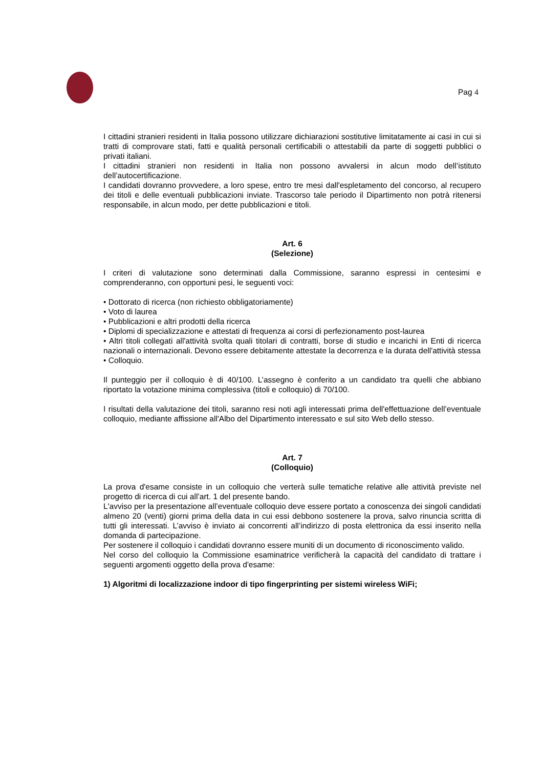Pag 4
I cittadini stranieri residenti in Italia possono utilizzare dichiarazioni sostitutive limitatamente ai casi in cui si tratti di comprovare stati, fatti e qualità personali certificabili o attestabili da parte di soggetti pubblici o privati italiani.
I cittadini stranieri non residenti in Italia non possono avvalersi in alcun modo dell’istituto dell’autocertificazione.
I candidati dovranno provvedere, a loro spese, entro tre mesi dall'espletamento del concorso, al recupero dei titoli e delle eventuali pubblicazioni inviate. Trascorso tale periodo il Dipartimento non potrà ritenersi responsabile, in alcun modo, per dette pubblicazioni e titoli.
Art. 6
(Selezione)
I criteri di valutazione sono determinati dalla Commissione, saranno espressi in centesimi e comprenderanno, con opportuni pesi, le seguenti voci:
• Dottorato di ricerca (non richiesto obbligatoriamente)
• Voto di laurea
• Pubblicazioni e altri prodotti della ricerca
• Diplomi di specializzazione e attestati di frequenza ai corsi di perfezionamento post-laurea
• Altri titoli collegati all'attività svolta quali titolari di contratti, borse di studio e incarichi in Enti di ricerca nazionali o internazionali. Devono essere debitamente attestate la decorrenza e la durata dell'attività stessa
• Colloquio.
Il punteggio per il colloquio è di 40/100. L’assegno è conferito a un candidato tra quelli che abbiano riportato la votazione minima complessiva (titoli e colloquio) di 70/100.
I risultati della valutazione dei titoli, saranno resi noti agli interessati prima dell'effettuazione dell’eventuale colloquio, mediante affissione all'Albo del Dipartimento interessato e sul sito Web dello stesso.
Art. 7
(Colloquio)
La prova d'esame consiste in un colloquio che verterà sulle tematiche relative alle attività previste nel progetto di ricerca di cui all’art. 1 del presente bando.
L'avviso per la presentazione all’eventuale colloquio deve essere portato a conoscenza dei singoli candidati almeno 20 (venti) giorni prima della data in cui essi debbono sostenere la prova, salvo rinuncia scritta di tutti gli interessati. L’avviso è inviato ai concorrenti all’indirizzo di posta elettronica da essi inserito nella domanda di partecipazione.
Per sostenere il colloquio i candidati dovranno essere muniti di un documento di riconoscimento valido.
Nel corso del colloquio la Commissione esaminatrice verificherà la capacità del candidato di trattare i seguenti argomenti oggetto della prova d'esame:
1) Algoritmi di localizzazione indoor di tipo fingerprinting per sistemi wireless WiFi;